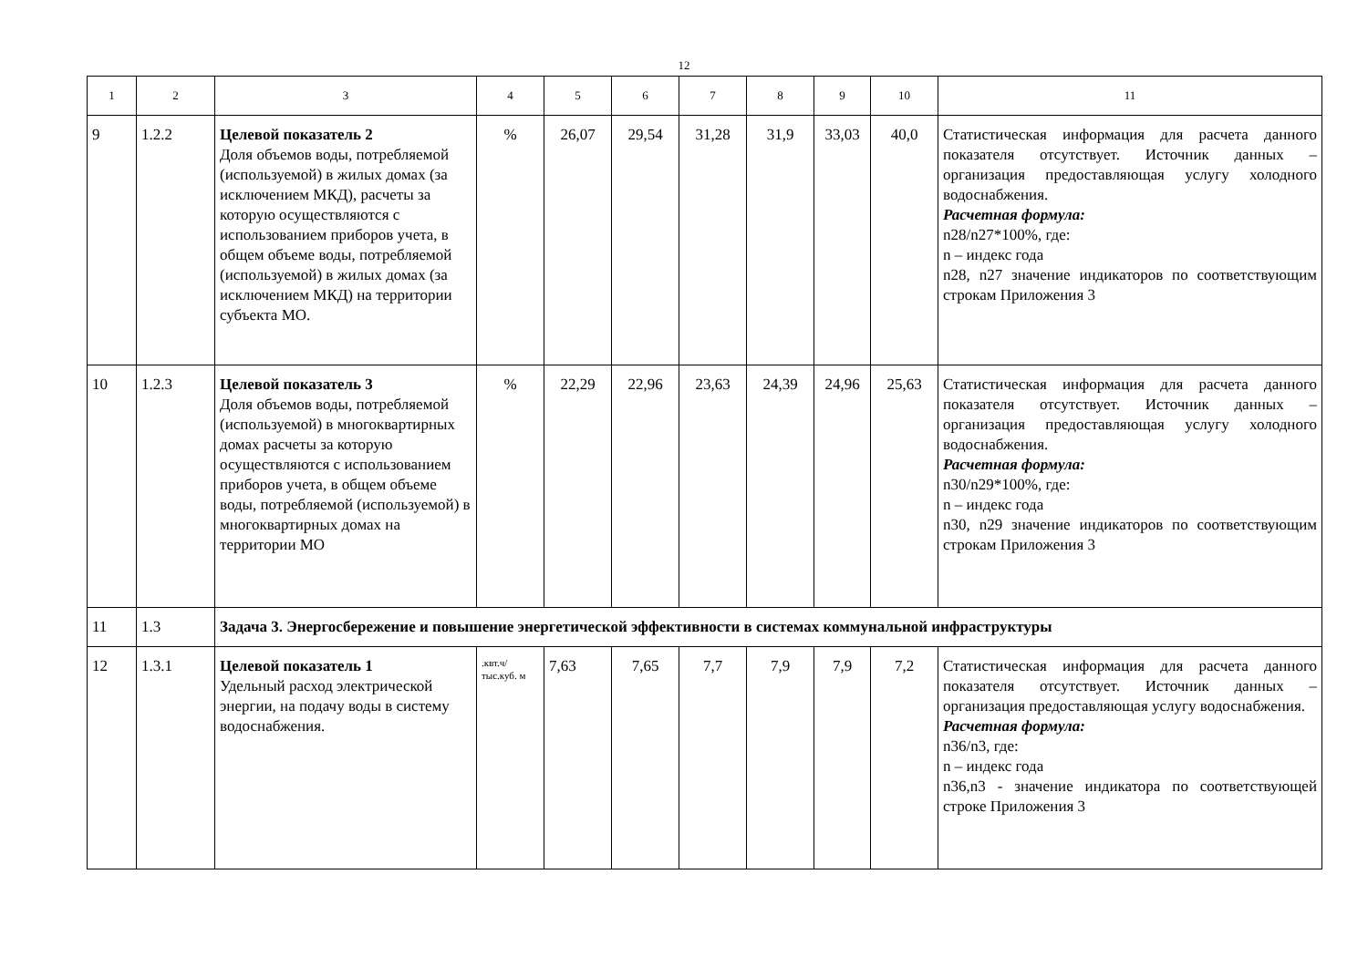12
| 1 | 2 | 3 | 4 | 5 | 6 | 7 | 8 | 9 | 10 | 11 |
| 9 | 1.2.2 | Целевой показатель 2 Доля объемов воды, потребляемой (используемой) в жилых домах (за исключением МКД), расчеты за которую осуществляются с использованием приборов учета, в общем объеме воды, потребляемой (используемой) в жилых домах (за исключением МКД) на территории субъекта МО. | % | 26,07 | 29,54 | 31,28 | 31,9 | 33,03 | 40,0 | Статистическая информация для расчета данного показателя отсутствует. Источник данных – организация предоставляющая услугу холодного водоснабжения. Расчетная формула: n28/n27*100%, где: n – индекс года n28, n27 значение индикаторов по соответствующим строкам Приложения 3 |
| 10 | 1.2.3 | Целевой показатель 3 Доля объемов воды, потребляемой (используемой) в многоквартирных домах расчеты за которую осуществляются с использованием приборов учета, в общем объеме воды, потребляемой (используемой) в многоквартирных домах на территории МО | % | 22,29 | 22,96 | 23,63 | 24,39 | 24,96 | 25,63 | Статистическая информация для расчета данного показателя отсутствует. Источник данных – организация предоставляющая услугу холодного водоснабжения. Расчетная формула: n30/n29*100%, где: n – индекс года n30, n29 значение индикаторов по соответствующим строкам Приложения 3 |
| 11 | 1.3 | Задача 3. Энергосбережение и повышение энергетической эффективности в системах коммунальной инфраструктуры | | | | | | | | |
| 12 | 1.3.1 | Целевой показатель 1 Удельный расход электрической энергии, на подачу воды в систему водоснабжения. | .квт.ч/ тыс.куб. м | 7,63 | 7,65 | 7,7 | 7,9 | 7,9 | 7,2 | Статистическая информация для расчета данного показателя отсутствует. Источник данных – организация предоставляющая услугу водоснабжения. Расчетная формула: n36/n3, где: n – индекс года n36,n3 - значение индикатора по соответствующей строке Приложения 3 |